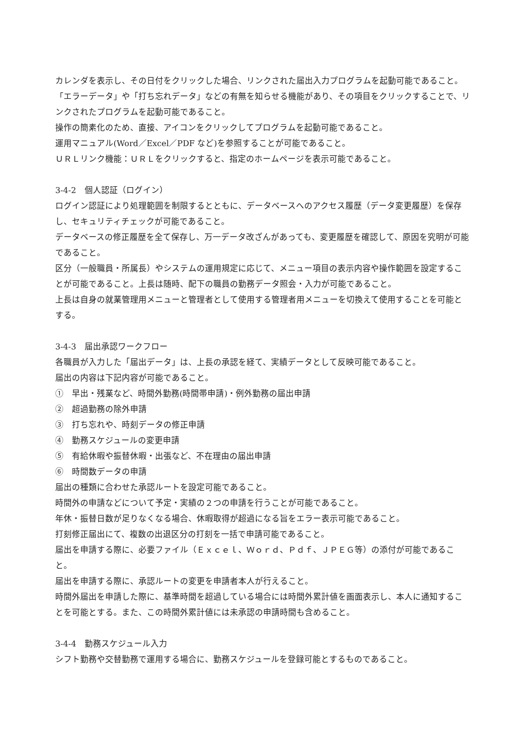カレンダを表示し、その日付をクリックした場合、リンクされた届出入力プログラムを起動可能であること。「エラーデータ」や「打ち忘れデータ」などの有無を知らせる機能があり、その項目をクリックすることで、リンクされたプログラムを起動可能であること。
操作の簡素化のため、直接、アイコンをクリックしてプログラムを起動可能であること。
運用マニュアル(Word／Excel／PDF など)を参照することが可能であること。
ＵＲＬリンク機能：ＵＲＬをクリックすると、指定のホームページを表示可能であること。
3-4-2　個人認証（ログイン）
ログイン認証により処理範囲を制限するとともに、データベースへのアクセス履歴（データ変更履歴）を保存し、セキュリティチェックが可能であること。
データベースの修正履歴を全て保存し、万一データ改ざんがあっても、変更履歴を確認して、原因を究明が可能であること。
区分（一般職員・所属長）やシステムの運用規定に応じて、メニュー項目の表示内容や操作範囲を設定することが可能であること。上長は随時、配下の職員の勤務データ照会・入力が可能であること。
上長は自身の就業管理用メニューと管理者として使用する管理者用メニューを切換えて使用することを可能とする。
3-4-3　届出承認ワークフロー
各職員が入力した「届出データ」は、上長の承認を経て、実績データとして反映可能であること。
届出の内容は下記内容が可能であること。
①　早出・残業など、時間外勤務(時間帯申請)・例外勤務の届出申請
②　超過勤務の除外申請
③　打ち忘れや、時刻データの修正申請
④　勤務スケジュールの変更申請
⑤　有給休暇や振替休暇・出張など、不在理由の届出申請
⑥　時間数データの申請
届出の種類に合わせた承認ルートを設定可能であること。
時間外の申請などについて予定・実績の２つの申請を行うことが可能であること。
年休・振替日数が足りなくなる場合、休暇取得が超過になる旨をエラー表示可能であること。
打刻修正届出にて、複数の出退区分の打刻を一括で申請可能であること。
届出を申請する際に、必要ファイル（Ｅｘｃｅｌ、Ｗｏｒｄ、Ｐｄｆ、ＪＰＥＧ等）の添付が可能であること。
届出を申請する際に、承認ルートの変更を申請者本人が行えること。
時間外届出を申請した際に、基準時間を超過している場合には時間外累計値を画面表示し、本人に通知することを可能とする。また、この時間外累計値には未承認の申請時間も含めること。
3-4-4　勤務スケジュール入力
シフト勤務や交替勤務で運用する場合に、勤務スケジュールを登録可能とするものであること。